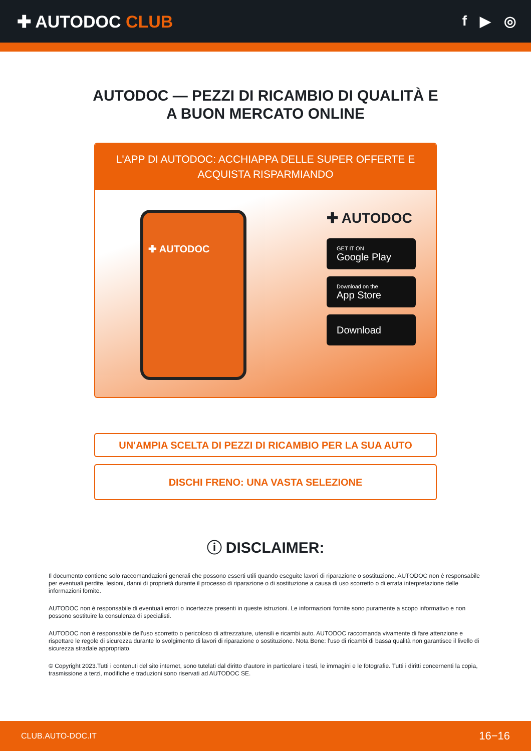✚ AUTODOC CLUB
f ▶ ◎
AUTODOC — PEZZI DI RICAMBIO DI QUALITÀ E A BUON MERCATO ONLINE
L'APP DI AUTODOC: ACCHIAPPA DELLE SUPER OFFERTE E ACQUISTA RISPARMIANDO
✚ AUTODOC
✚ AUTODOC
GET IT ON
Google Play
Download on the
App Store
Download
UN'AMPIA SCELTA DI PEZZI DI RICAMBIO PER LA SUA AUTO
DISCHI FRENO: UNA VASTA SELEZIONE
ⓘ DISCLAIMER:
Il documento contiene solo raccomandazioni generali che possono esserti utili quando eseguite lavori di riparazione o sostituzione. AUTODOC non è responsabile per eventuali perdite, lesioni, danni di proprietà durante il processo di riparazione o di sostituzione a causa di uso scorretto o di errata interpretazione delle informazioni fornite.
AUTODOC non è responsabile di eventuali errori o incertezze presenti in queste istruzioni. Le informazioni fornite sono puramente a scopo informativo e non possono sostituire la consulenza di specialisti.
AUTODOC non è responsabile dell'uso scorretto o pericoloso di attrezzature, utensili e ricambi auto. AUTODOC raccomanda vivamente di fare attenzione e rispettare le regole di sicurezza durante lo svolgimento di lavori di riparazione o sostituzione. Nota Bene: l'uso di ricambi di bassa qualità non garantisce il livello di sicurezza stradale appropriato.
© Copyright 2023.Tutti i contenuti del sito internet, sono tutelati dal diritto d'autore in particolare i testi, le immagini e le fotografie. Tutti i diritti concernenti la copia, trasmissione a terzi, modifiche e traduzioni sono riservati ad AUTODOC SE.
CLUB.AUTO-DOC.IT 16−16